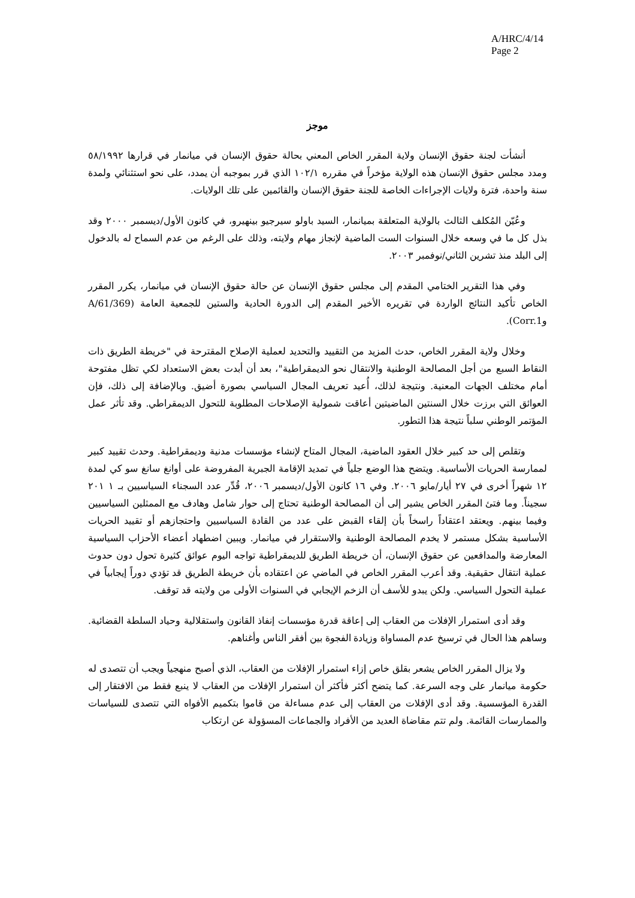A/HRC/4/14
Page 2
موجز
أنشأت لجنة حقوق الإنسان ولاية المقرر الخاص المعني بحالة حقوق الإنسان في ميانمار في قرارها ٥٨/١٩٩٢ ومدد مجلس حقوق الإنسان هذه الولاية مؤخراً في مقرره ١٠٢/١ الذي قرر بموجبه أن يمدد، على نحو استثنائي ولمدة سنة واحدة، فترة ولايات الإجراءات الخاصة للجنة حقوق الإنسان والقائمين على تلك الولايات.
وعُيّن المُكلف الثالث بالولاية المتعلقة بميانمار، السيد باولو سيرجيو بينهيرو، في كانون الأول/ديسمبر ٢٠٠٠ وقد بذل كل ما في وسعه خلال السنوات الست الماضية لإنجاز مهام ولايته، وذلك على الرغم من عدم السماح له بالدخول إلى البلد منذ تشرين الثاني/نوفمبر ٢٠٠٣.
وفي هذا التقرير الختامي المقدم إلى مجلس حقوق الإنسان عن حالة حقوق الإنسان في ميانمار، يكرر المقرر الخاص تأكيد النتائج الواردة في تقريره الأخير المقدم إلى الدورة الحادية والستين للجمعية العامة (A/61/369 وCorr.1).
وخلال ولاية المقرر الخاص، حدث المزيد من التقييد والتحديد لعملية الإصلاح المقترحة في "خريطة الطريق ذات النقاط السبع من أجل المصالحة الوطنية والانتقال نحو الديمقراطية"، بعد أن أبدت بعض الاستعداد لكي تظل مفتوحة أمام مختلف الجهات المعنية. ونتيجة لذلك، أُعيد تعريف المجال السياسي بصورة أضيق. وبالإضافة إلى ذلك، فإن العوائق التي برزت خلال السنتين الماضيتين أعاقت شمولية الإصلاحات المطلوبة للتحول الديمقراطي. وقد تأثر عمل المؤتمر الوطني سلباً نتيجة هذا التطور.
وتقلص إلى حد كبير خلال العقود الماضية، المجال المتاح لإنشاء مؤسسات مدنية وديمقراطية. وحدث تقييد كبير لممارسة الحريات الأساسية. ويتضح هذا الوضع جلياً في تمديد الإقامة الجبرية المفروضة على أوانغ سانغ سو كي لمدة ١٢ شهراً أخرى في ٢٧ أيار/مايو ٢٠٠٦. وفي ١٦ كانون الأول/ديسمبر ٢٠٠٦، قُدِّر عدد السجناء السياسيين بـ ١ ٢٠١ سجيناً. وما فتئ المقرر الخاص يشير إلى أن المصالحة الوطنية تحتاج إلى حوار شامل وهادف مع الممثلين السياسيين وفيما بينهم. ويعتقد اعتقاداً راسخاً بأن إلقاء القبض على عدد من القادة السياسيين واحتجازهم أو تقييد الحريات الأساسية بشكل مستمر لا يخدم المصالحة الوطنية والاستقرار في ميانمار. ويبين اضطهاد أعضاء الأحزاب السياسية المعارضة والمدافعين عن حقوق الإنسان، أن خريطة الطريق للديمقراطية تواجه اليوم عوائق كثيرة تحول دون حدوث عملية انتقال حقيقية. وقد أعرب المقرر الخاص في الماضي عن اعتقاده بأن خريطة الطريق قد تؤدي دوراً إيجابياً في عملية التحول السياسي. ولكن يبدو للأسف أن الزخم الإيجابي في السنوات الأولى من ولايته قد توقف.
وقد أدى استمرار الإفلات من العقاب إلى إعاقة قدرة مؤسسات إنفاذ القانون واستقلالية وحياد السلطة القضائية. وساهم هذا الحال في ترسيخ عدم المساواة وزيادة الفجوة بين أفقر الناس وأغناهم.
ولا يزال المقرر الخاص يشعر بقلق خاص إزاء استمرار الإفلات من العقاب، الذي أصبح منهجياً ويجب أن تتصدى له حكومة ميانمار على وجه السرعة. كما يتضح أكثر فأكثر أن استمرار الإفلات من العقاب لا ينبع فقط من الافتقار إلى القدرة المؤسسية. وقد أدى الإفلات من العقاب إلى عدم مساءلة من قاموا بتكميم الأفواه التي تتصدى للسياسات والممارسات القائمة. ولم تتم مقاضاة العديد من الأفراد والجماعات المسؤولة عن ارتكاب